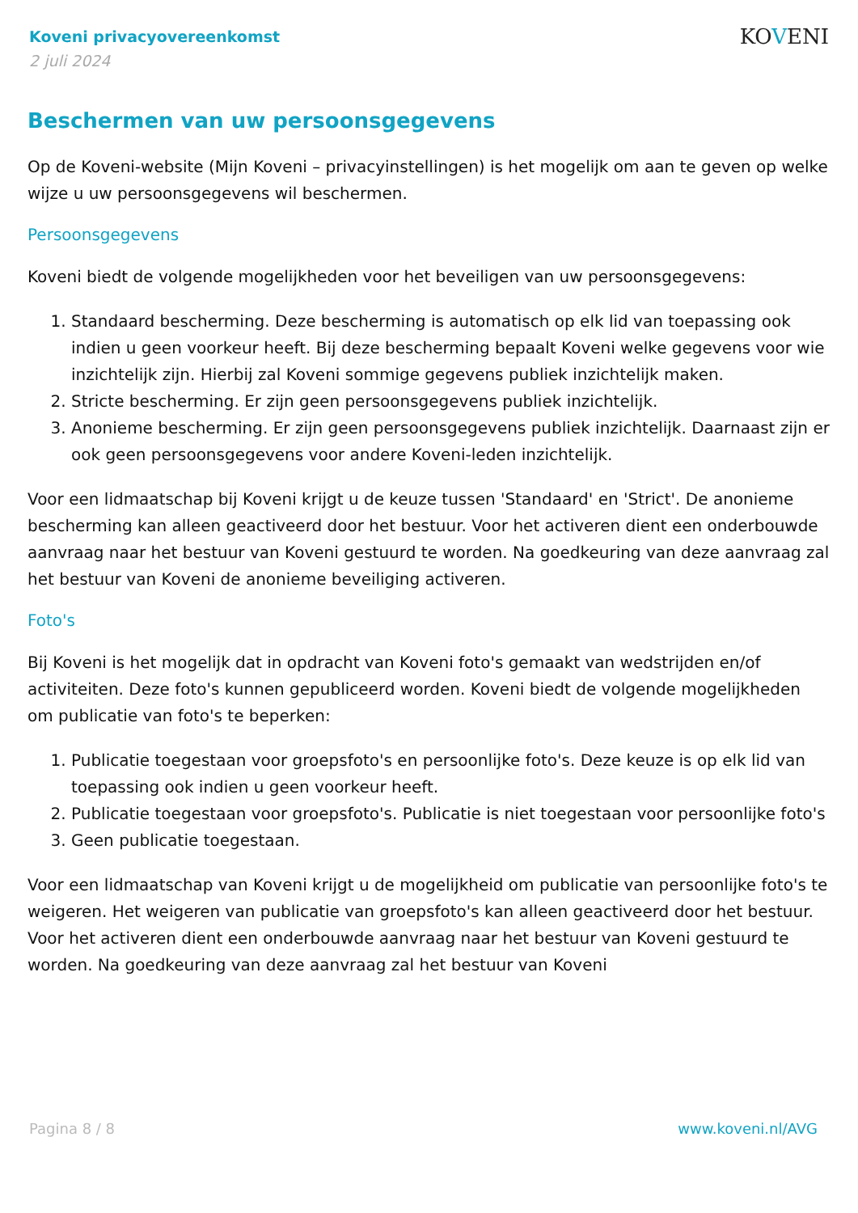Koveni privacyovereenkomst
2 juli 2024
KOVENI
Beschermen van uw persoonsgegevens
Op de Koveni-website (Mijn Koveni – privacyinstellingen) is het mogelijk om aan te geven op welke wijze u uw persoonsgegevens wil beschermen.
Persoonsgegevens
Koveni biedt de volgende mogelijkheden voor het beveiligen van uw persoonsgegevens:
1. Standaard bescherming. Deze bescherming is automatisch op elk lid van toepassing ook indien u geen voorkeur heeft. Bij deze bescherming bepaalt Koveni welke gegevens voor wie inzichtelijk zijn. Hierbij zal Koveni sommige gegevens publiek inzichtelijk maken.
2. Stricte bescherming. Er zijn geen persoonsgegevens publiek inzichtelijk.
3. Anonieme bescherming. Er zijn geen persoonsgegevens publiek inzichtelijk. Daarnaast zijn er ook geen persoonsgegevens voor andere Koveni-leden inzichtelijk.
Voor een lidmaatschap bij Koveni krijgt u de keuze tussen 'Standaard' en 'Strict'. De anonieme bescherming kan alleen geactiveerd door het bestuur. Voor het activeren dient een onderbouwde aanvraag naar het bestuur van Koveni gestuurd te worden. Na goedkeuring van deze aanvraag zal het bestuur van Koveni de anonieme beveiliging activeren.
Foto's
Bij Koveni is het mogelijk dat in opdracht van Koveni foto's gemaakt van wedstrijden en/of activiteiten. Deze foto's kunnen gepubliceerd worden. Koveni biedt de volgende mogelijkheden om publicatie van foto's te beperken:
1. Publicatie toegestaan voor groepsfoto's en persoonlijke foto's. Deze keuze is op elk lid van toepassing ook indien u geen voorkeur heeft.
2. Publicatie toegestaan voor groepsfoto's. Publicatie is niet toegestaan voor persoonlijke foto's
3. Geen publicatie toegestaan.
Voor een lidmaatschap van Koveni krijgt u de mogelijkheid om publicatie van persoonlijke foto's te weigeren. Het weigeren van publicatie van groepsfoto's kan alleen geactiveerd door het bestuur. Voor het activeren dient een onderbouwde aanvraag naar het bestuur van Koveni gestuurd te worden. Na goedkeuring van deze aanvraag zal het bestuur van Koveni
Pagina 8 / 8 www.koveni.nl/AVG